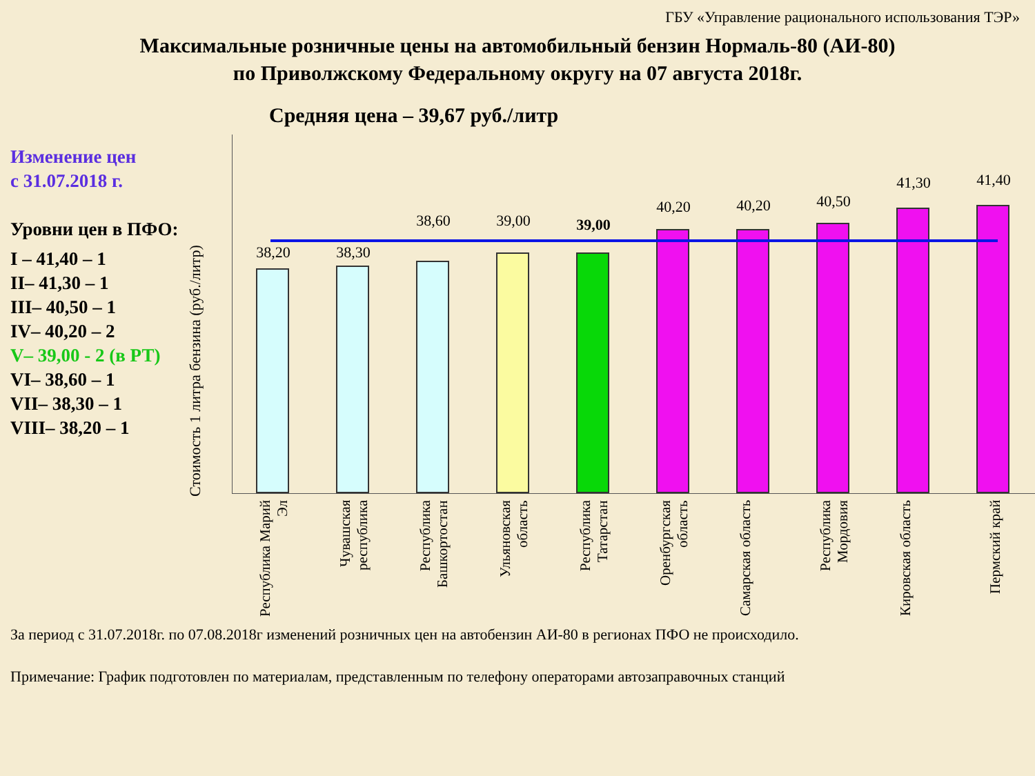ГБУ «Управление рационального использования ТЭР»
Максимальные розничные цены на автомобильный бензин Нормаль-80 (АИ-80)
по Приволжскому Федеральному округу на 07 августа 2018г.
Изменение цен
с 31.07.2018 г.
Уровни цен в ПФО:
I – 41,40 – 1
II– 41,30 – 1
III– 40,50 – 1
IV– 40,20 – 2
V– 39,00 - 2 (в РТ)
VI– 38,60 – 1
VII– 38,30 – 1
VIII– 38,20 – 1
Средняя цена – 39,67 руб./литр
Стоимость 1 литра бензина (руб./литр)
38,20 38,30
38,60 39,00 39,00
40,20 40,20 40,50
41,30 41,40
Республика Марий Эл
Чувашская республика
Республика Башкортостан
Ульяновская область
Республика Татарстан
Оренбургская область
Самарская область
Республика Мордовия
Кировская область
Пермский край
За период с 31.07.2018г. по 07.08.2018г изменений розничных цен на автобензин АИ-80 в регионах ПФО не происходило.
Примечание: График подготовлен по материалам, представленным по телефону операторами автозаправочных станций